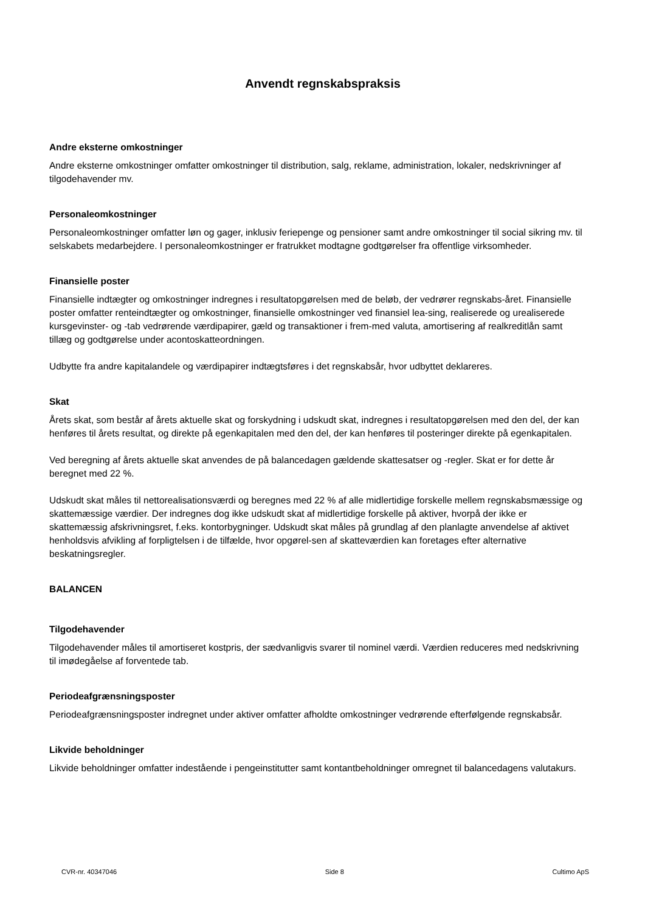Anvendt regnskabspraksis
Andre eksterne omkostninger
Andre eksterne omkostninger omfatter omkostninger til distribution, salg, reklame, administration, lokaler, nedskrivninger af tilgodehavender mv.
Personaleomkostninger
Personaleomkostninger omfatter løn og gager, inklusiv feriepenge og pensioner samt andre omkostninger til social sikring mv. til selskabets medarbejdere. I personaleomkostninger er fratrukket modtagne godtgørelser fra offentlige virksomheder.
Finansielle poster
Finansielle indtægter og omkostninger indregnes i resultatopgørelsen med de beløb, der vedrører regnskabs-året. Finansielle poster omfatter renteindtægter og omkostninger, finansielle omkostninger ved finansiel lea-sing, realiserede og urealiserede kursgevinster- og -tab vedrørende værdipapirer, gæld og transaktioner i frem-med valuta, amortisering af realkreditlån samt tillæg og godtgørelse under acontoskatteordningen.
Udbytte fra andre kapitalandele og værdipapirer indtægtsføres i det regnskabsår, hvor udbyttet deklareres.
Skat
Årets skat, som består af årets aktuelle skat og forskydning i udskudt skat, indregnes i resultatopgørelsen med den del, der kan henføres til årets resultat, og direkte på egenkapitalen med den del, der kan henføres til posteringer direkte på egenkapitalen.
Ved beregning af årets aktuelle skat anvendes de på balancedagen gældende skattesatser og -regler. Skat er for dette år beregnet med 22 %.
Udskudt skat måles til nettorealisationsværdi og beregnes med 22 % af alle midlertidige forskelle mellem regnskabsmæssige og skattemæssige værdier. Der indregnes dog ikke udskudt skat af midlertidige forskelle på aktiver, hvorpå der ikke er skattemæssig afskrivningsret, f.eks. kontorbygninger. Udskudt skat måles på grundlag af den planlagte anvendelse af aktivet henholdsvis afvikling af forpligtelsen i de tilfælde, hvor opgørel-sen af skatteværdien kan foretages efter alternative beskatningsregler.
BALANCEN
Tilgodehavender
Tilgodehavender måles til amortiseret kostpris, der sædvanligvis svarer til nominel værdi. Værdien reduceres med nedskrivning til imødegåelse af forventede tab.
Periodeafgrænsningsposter
Periodeafgrænsningsposter indregnet under aktiver omfatter afholdte omkostninger vedrørende efterfølgende regnskabsår.
Likvide beholdninger
Likvide beholdninger omfatter indestående i pengeinstitutter samt kontantbeholdninger omregnet til balancedagens valutakurs.
CVR-nr. 40347046 Side 8 Cultimo ApS